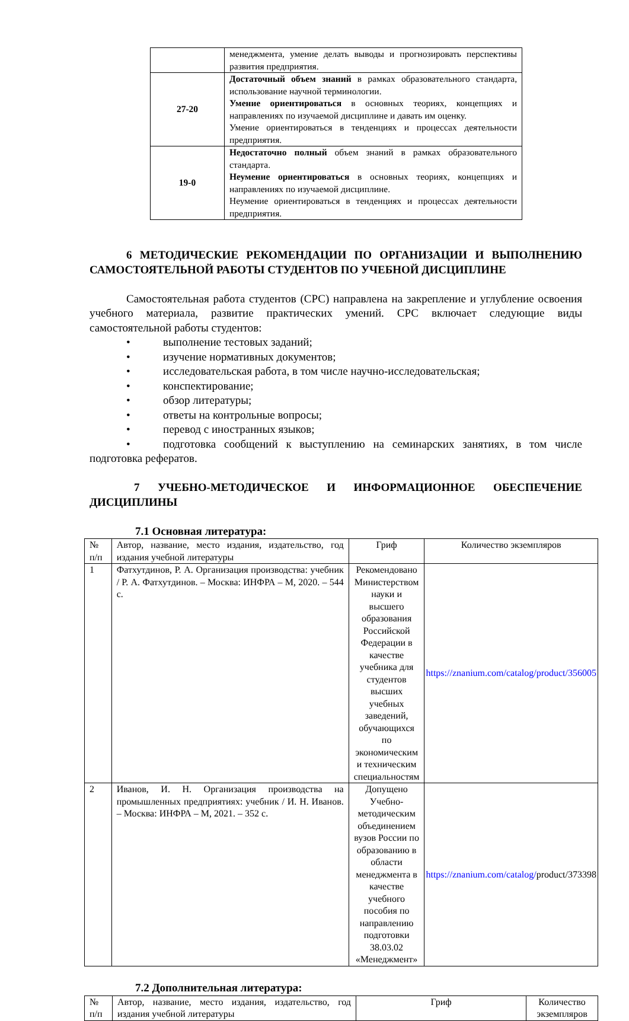| | менеджмента, умение делать выводы и прогнозировать перспективы развития предприятия. |
| 27-20 | Достаточный объем знаний в рамках образовательного стандарта, использование научной терминологии. Умение ориентироваться в основных теориях, концепциях и направлениях по изучаемой дисциплине и давать им оценку. Умение ориентироваться в тенденциях и процессах деятельности предприятия. |
| 19-0 | Недостаточно полный объем знаний в рамках образовательного стандарта. Неумение ориентироваться в основных теориях, концепциях и направлениях по изучаемой дисциплине. Неумение ориентироваться в тенденциях и процессах деятельности предприятия. |
6 МЕТОДИЧЕСКИЕ РЕКОМЕНДАЦИИ ПО ОРГАНИЗАЦИИ И ВЫПОЛНЕНИЮ САМОСТОЯТЕЛЬНОЙ РАБОТЫ СТУДЕНТОВ ПО УЧЕБНОЙ ДИСЦИПЛИНЕ
Самостоятельная работа студентов (СРС) направлена на закрепление и углубление освоения учебного материала, развитие практических умений. СРС включает следующие виды самостоятельной работы студентов:
• выполнение тестовых заданий;
• изучение нормативных документов;
• исследовательская работа, в том числе научно-исследовательская;
• конспектирование;
• обзор литературы;
• ответы на контрольные вопросы;
• перевод с иностранных языков;
• подготовка сообщений к выступлению на семинарских занятиях, в том числе подготовка рефератов.
7 УЧЕБНО-МЕТОДИЧЕСКОЕ И ИНФОРМАЦИОННОЕ ОБЕСПЕЧЕНИЕ ДИСЦИПЛИНЫ
7.1 Основная литература:
| № п/п | Автор, название, место издания, издательство, год издания учебной литературы | Гриф | Количество экземпляров |
| 1 | Фатхутдинов, Р. А. Организация производства: учебник / Р. А. Фатхутдинов. – Москва: ИНФРА – М, 2020. – 544 с. | Рекомендовано Министерством науки и высшего образования Российской Федерации в качестве учебника для студентов высших учебных заведений, обучающихся по экономическим и техническим специальностям | https://znanium.com/catalog/product/356005 |
| 2 | Иванов, И. Н. Организация производства на промышленных предприятиях: учебник / И. Н. Иванов. – Москва: ИНФРА – М, 2021. – 352 с. | Допущено Учебно-методическим объединением вузов России по образованию в области менеджмента в качестве учебного пособия по направлению подготовки 38.03.02 «Менеджмент» | https://znanium.com/catalog/ product/373398 |
7.2 Дополнительная литература:
| № п/п | Автор, название, место издания, издательство, год издания учебной литературы | Гриф | Количество экземпляров |